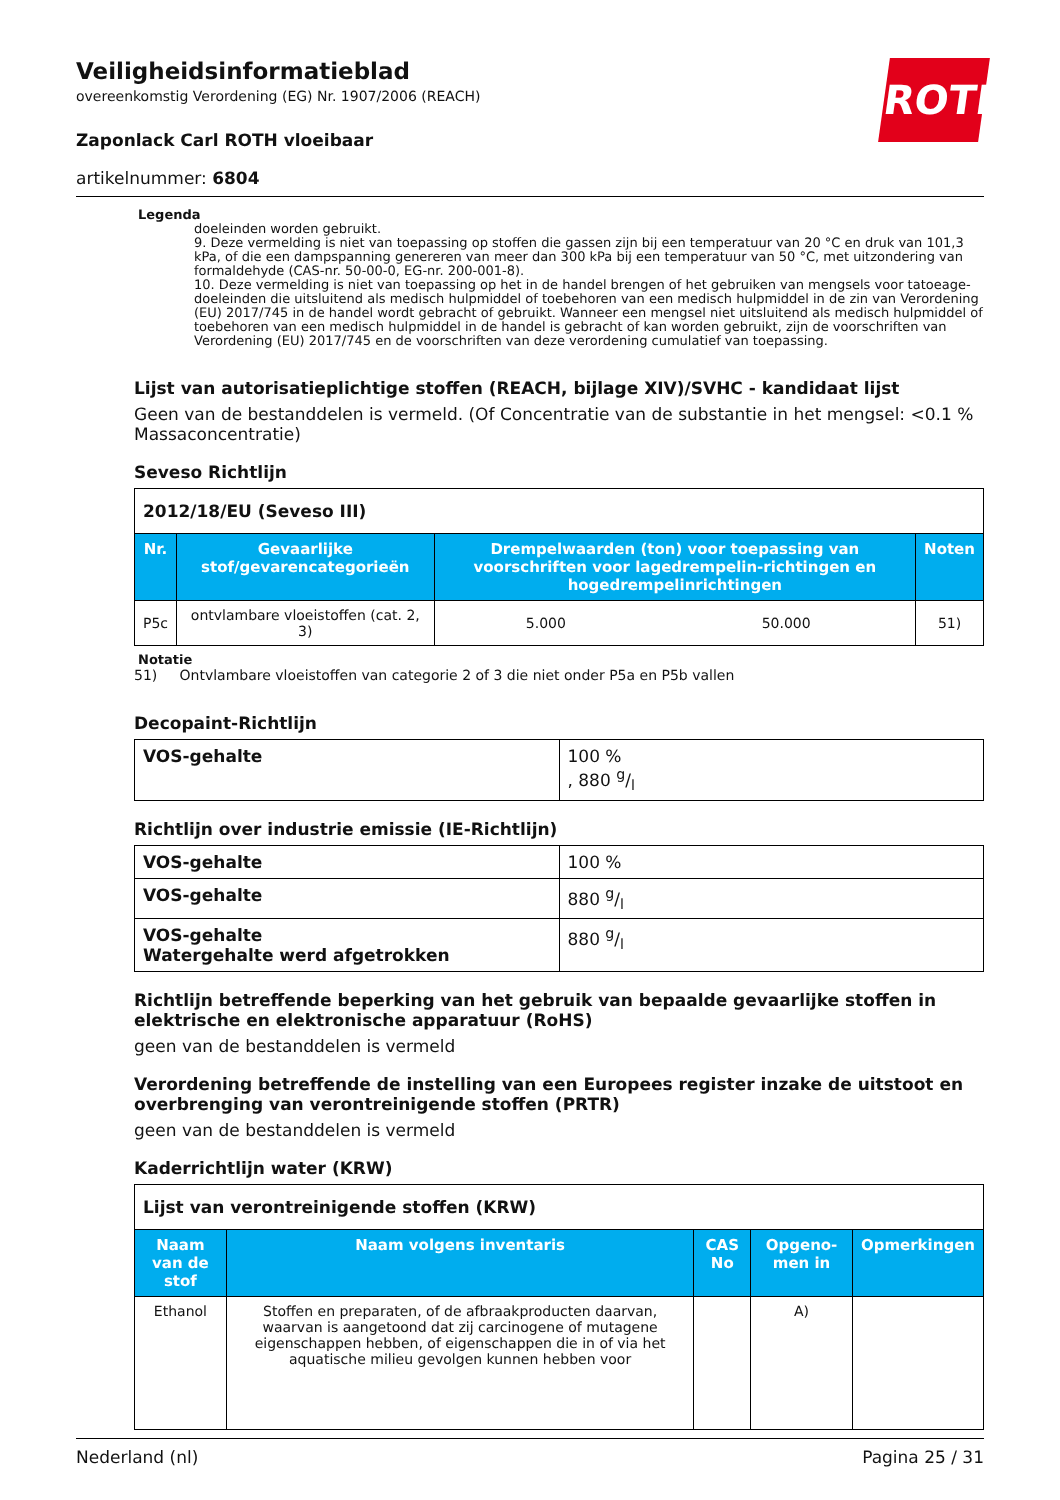ROTH
Veiligheidsinformatieblad
overeenkomstig Verordening (EG) Nr. 1907/2006 (REACH)
Zaponlack Carl ROTH vloeibaar
artikelnummer: 6804
Legenda
doeleinden worden gebruikt.
9. Deze vermelding is niet van toepassing op stoffen die gassen zijn bij een temperatuur van 20 °C en druk van 101,3 kPa, of die een dampspanning genereren van meer dan 300 kPa bij een temperatuur van 50 °C, met uitzondering van formaldehyde (CAS-nr. 50-00-0, EG-nr. 200-001-8).
10. Deze vermelding is niet van toepassing op het in de handel brengen of het gebruiken van mengsels voor tatoeage-doeleinden die uitsluitend als medisch hulpmiddel of toebehoren van een medisch hulpmiddel in de zin van Verordening (EU) 2017/745 in de handel wordt gebracht of gebruikt. Wanneer een mengsel niet uitsluitend als medisch hulpmiddel of toebehoren van een medisch hulpmiddel in de handel is gebracht of kan worden gebruikt, zijn de voorschriften van Verordening (EU) 2017/745 en de voorschriften van deze verordening cumulatief van toepassing.
Lijst van autorisatieplichtige stoffen (REACH, bijlage XIV)/SVHC - kandidaat lijst
Geen van de bestanddelen is vermeld. (Of Concentratie van de substantie in het mengsel: <0.1 % Massaconcentratie)
Seveso Richtlijn
| 2012/18/EU (Seveso III) | | | | |
| --- | --- | --- | --- | --- |
| Nr. | Gevaarlijke stof/gevarencategorieën | Drempelwaarden (ton) voor toepassing van voorschriften voor lagedrempelin-richtingen en hogedrempelinrichtingen | | Noten |
| P5c | ontvlambare vloeistoffen (cat. 2, 3) | 5.000 | 50.000 | 51) |
Notatie
51) Ontvlambare vloeistoffen van categorie 2 of 3 die niet onder P5a en P5b vallen
Decopaint-Richtlijn
| VOS-gehalte | 100 % , 880 g/l |
Richtlijn over industrie emissie (IE-Richtlijn)
| VOS-gehalte | 100 % |
| VOS-gehalte | 880 g/l |
| VOS-gehalte Watergehalte werd afgetrokken | 880 g/l |
Richtlijn betreffende beperking van het gebruik van bepaalde gevaarlijke stoffen in elektrische en elektronische apparatuur (RoHS)
geen van de bestanddelen is vermeld
Verordening betreffende de instelling van een Europees register inzake de uitstoot en overbrenging van verontreinigende stoffen (PRTR)
geen van de bestanddelen is vermeld
Kaderrichtlijn water (KRW)
| Lijst van verontreinigende stoffen (KRW) | | | | |
| --- | --- | --- | --- | --- |
| Naam van de stof | Naam volgens inventaris | CAS No | Opgeno-men in | Opmerkingen |
| Ethanol | Stoffen en preparaten, of de afbraakproducten daarvan, waarvan is aangetoond dat zij carcinogene of mutagene eigenschappen hebben, of eigenschappen die in of via het aquatische milieu gevolgen kunnen hebben voor | | A) | |
Nederland (nl) Pagina 25 / 31